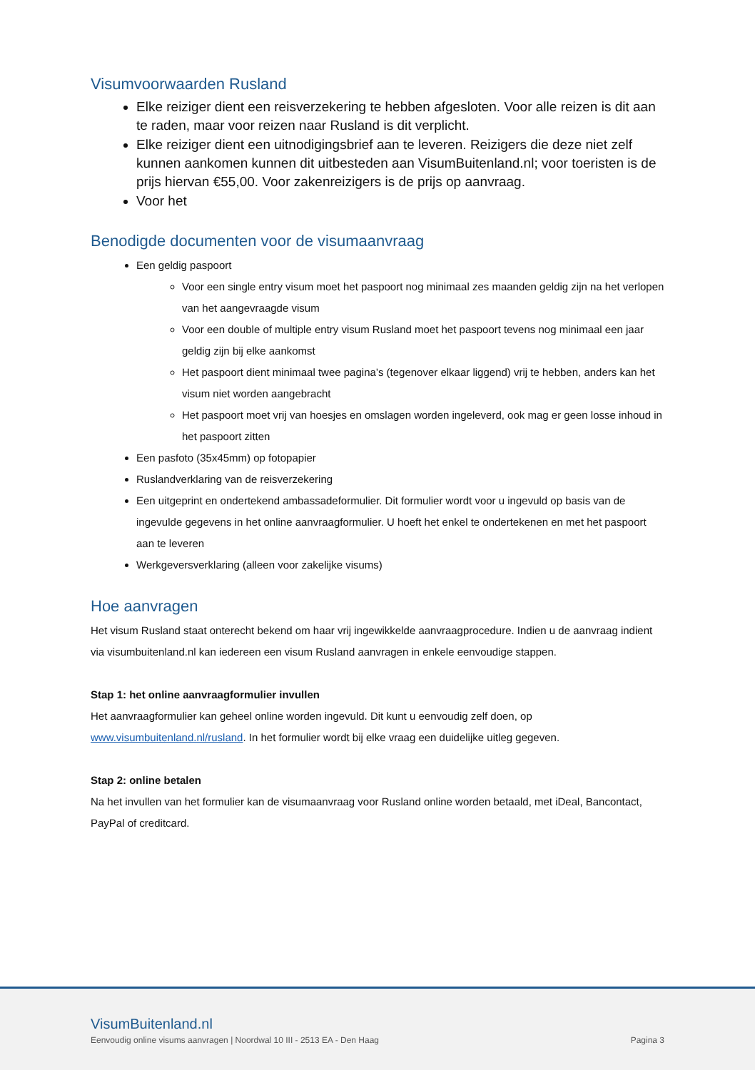Visumvoorwaarden Rusland
Elke reiziger dient een reisverzekering te hebben afgesloten. Voor alle reizen is dit aan te raden, maar voor reizen naar Rusland is dit verplicht.
Elke reiziger dient een uitnodigingsbrief aan te leveren. Reizigers die deze niet zelf kunnen aankomen kunnen dit uitbesteden aan VisumBuitenland.nl; voor toeristen is de prijs hiervan €55,00. Voor zakenreizigers is de prijs op aanvraag.
Voor het
Benodigde documenten voor de visumaanvraag
Een geldig paspoort
Voor een single entry visum moet het paspoort nog minimaal zes maanden geldig zijn na het verlopen van het aangevraagde visum
Voor een double of multiple entry visum Rusland moet het paspoort tevens nog minimaal een jaar geldig zijn bij elke aankomst
Het paspoort dient minimaal twee pagina’s (tegenover elkaar liggend) vrij te hebben, anders kan het visum niet worden aangebracht
Het paspoort moet vrij van hoesjes en omslagen worden ingeleverd, ook mag er geen losse inhoud in het paspoort zitten
Een pasfoto (35x45mm) op fotopapier
Ruslandverklaring van de reisverzekering
Een uitgeprint en ondertekend ambassadeformulier. Dit formulier wordt voor u ingevuld op basis van de ingevulde gegevens in het online aanvraagformulier. U hoeft het enkel te ondertekenen en met het paspoort aan te leveren
Werkgeversverklaring (alleen voor zakelijke visums)
Hoe aanvragen
Het visum Rusland staat onterecht bekend om haar vrij ingewikkelde aanvraagprocedure. Indien u de aanvraag indient via visumbuitenland.nl kan iedereen een visum Rusland aanvragen in enkele eenvoudige stappen.
Stap 1: het online aanvraagformulier invullen
Het aanvraagformulier kan geheel online worden ingevuld. Dit kunt u eenvoudig zelf doen, op www.visumbuitenland.nl/rusland. In het formulier wordt bij elke vraag een duidelijke uitleg gegeven.
Stap 2: online betalen
Na het invullen van het formulier kan de visumaanvraag voor Rusland online worden betaald, met iDeal, Bancontact, PayPal of creditcard.
VisumBuitenland.nl
Eenvoudig online visums aanvragen | Noordwal 10 III - 2513 EA - Den Haag Pagina 3